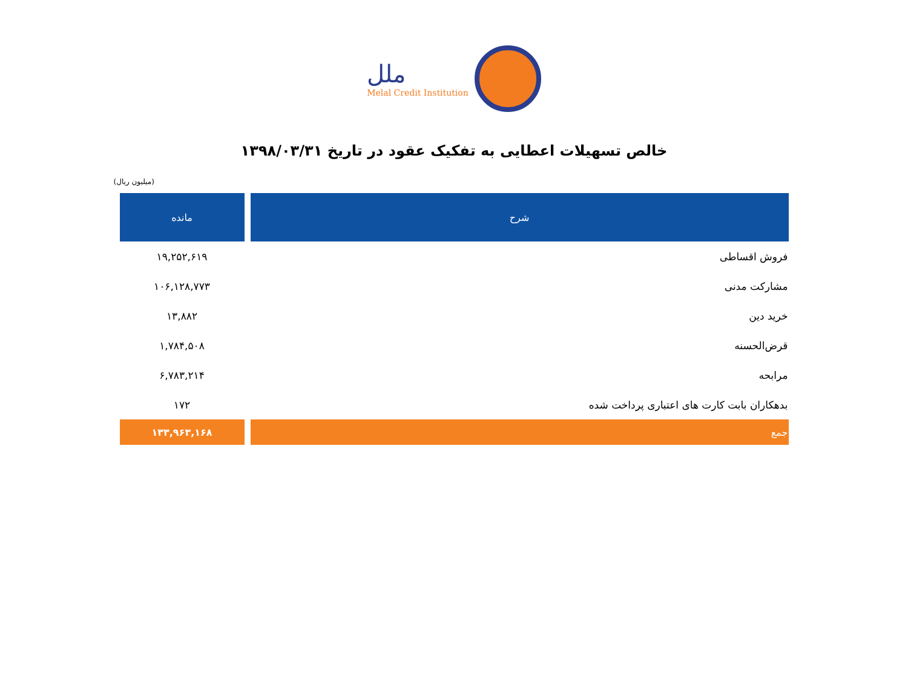ملل
Melal Credit Institution
خالص تسهیلات اعطایی به تفکیک عقود در تاریخ ۱۳۹۸/۰۳/۳۱
(میلیون ریال)
| شرح | مانده |
| --- | --- |
| فروش اقساطی | ۱۹,۲۵۲,۶۱۹ |
| مشارکت مدنی | ۱۰۶,۱۲۸,۷۷۳ |
| خرید دین | ۱۳,۸۸۲ |
| قرض‌الحسنه | ۱,۷۸۴,۵۰۸ |
| مرابحه | ۶,۷۸۳,۲۱۴ |
| بدهکاران بابت کارت های اعتباری پرداخت شده | ۱۷۲ |
| جمع | ۱۳۳,۹۶۳,۱۶۸ |